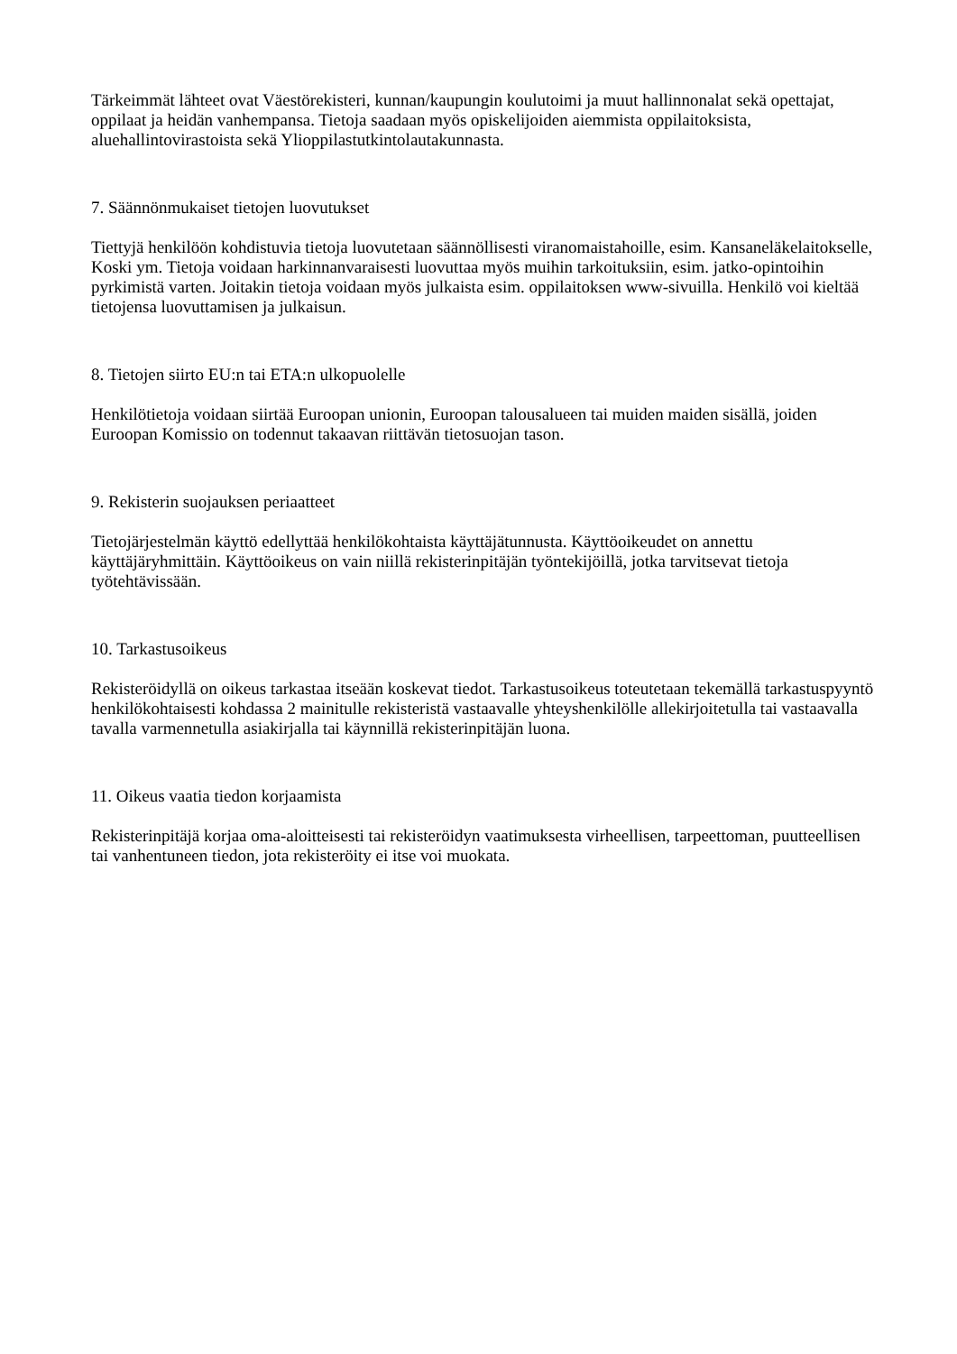Tärkeimmät lähteet ovat Väestörekisteri, kunnan/kaupungin koulutoimi ja muut hallinnonalat sekä opettajat, oppilaat ja heidän vanhempansa. Tietoja saadaan myös opiskelijoiden aiemmista oppilaitoksista, aluehallintovirastoista sekä Ylioppilastutkintolautakunnasta.
7. Säännönmukaiset tietojen luovutukset
Tiettyjä henkilöön kohdistuvia tietoja luovutetaan säännöllisesti viranomaistahoille, esim. Kansaneläkelaitokselle, Koski ym. Tietoja voidaan harkinnanvaraisesti luovuttaa myös muihin tarkoituksiin, esim. jatko-opintoihin pyrkimistä varten. Joitakin tietoja voidaan myös julkaista esim. oppilaitoksen www-sivuilla. Henkilö voi kieltää tietojensa luovuttamisen ja julkaisun.
8. Tietojen siirto EU:n tai ETA:n ulkopuolelle
Henkilötietoja voidaan siirtää Euroopan unionin, Euroopan talousalueen tai muiden maiden sisällä, joiden Euroopan Komissio on todennut takaavan riittävän tietosuojan tason.
9. Rekisterin suojauksen periaatteet
Tietojärjestelmän käyttö edellyttää henkilökohtaista käyttäjätunnusta. Käyttöoikeudet on annettu käyttäjäryhmittäin. Käyttöoikeus on vain niillä rekisterinpitäjän työntekijöillä, jotka tarvitsevat tietoja työtehtävissään.
10. Tarkastusoikeus
Rekisteröidyllä on oikeus tarkastaa itseään koskevat tiedot. Tarkastusoikeus toteutetaan tekemällä tarkastuspyyntö henkilökohtaisesti kohdassa 2 mainitulle rekisteristä vastaavalle yhteyshenkilölle allekirjoitetulla tai vastaavalla tavalla varmennetulla asiakirjalla tai käynnillä rekisterinpitäjän luona.
11. Oikeus vaatia tiedon korjaamista
Rekisterinpitäjä korjaa oma-aloitteisesti tai rekisteröidyn vaatimuksesta virheellisen, tarpeettoman, puutteellisen tai vanhentuneen tiedon, jota rekisteröity ei itse voi muokata.